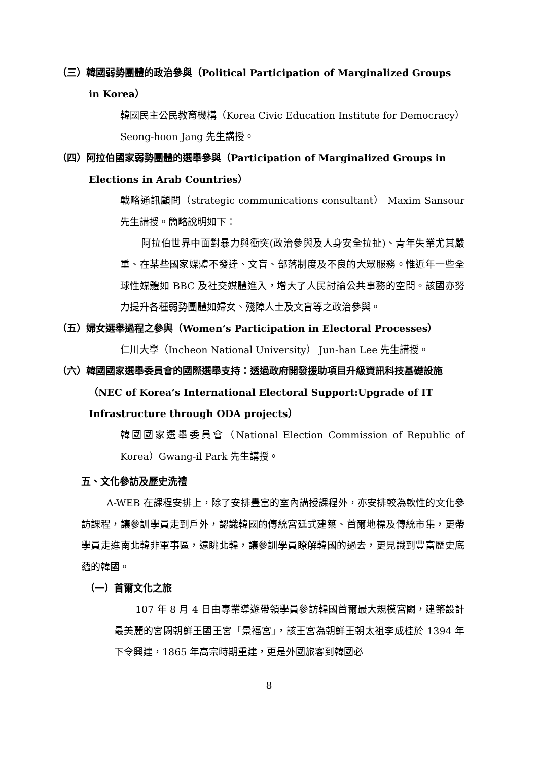（三）韓國弱勢團體的政治參與（Political Participation of Marginalized Groups in Korea）
韓國民主公民教育機構（Korea Civic Education Institute for Democracy）Seong-hoon Jang 先生講授。
（四）阿拉伯國家弱勢團體的選舉參與（Participation of Marginalized Groups in Elections in Arab Countries）
戰略通訊顧問（strategic communications consultant） Maxim Sansour 先生講授。簡略說明如下：
阿拉伯世界中面對暴力與衝突(政治參與及人身安全拉扯)、青年失業尤其嚴重、在某些國家媒體不發達、文盲、部落制度及不良的大眾服務。惟近年一些全球性媒體如 BBC 及社交媒體進入，增大了人民討論公共事務的空間。該國亦努力提升各種弱勢團體如婦女、殘障人士及文盲等之政治參與。
（五）婦女選舉過程之參與（Women’s Participation in Electoral Processes）
仁川大學（Incheon National University） Jun-han Lee 先生講授。
（六）韓國國家選舉委員會的國際選舉支持：透過政府開發援助項目升級資訊科技基礎設施（NEC of Korea’s International Electoral Support:Upgrade of IT Infrastructure through ODA projects）
韓國國家選舉委員會（National Election Commission of Republic of Korea）Gwang-il Park 先生講授。
五、文化參訪及歷史洗禮
A-WEB 在課程安排上，除了安排豐富的室內講授課程外，亦安排較為軟性的文化參訪課程，讓參訓學員走到戶外，認識韓國的傳統宮廷式建築、首爾地標及傳統市集，更帶學員走進南北韓非軍事區，遠眺北韓，讓參訓學員瞭解韓國的過去，更見識到豐富歷史底蘊的韓國。
（一）首爾文化之旅
107 年 8 月 4 日由專業導遊帶領學員參訪韓國首爾最大規模宮闕，建築設計最美麗的宮闕朝鮮王國王宮「景福宮」，該王宮為朝鮮王朝太祖李成桂於 1394 年下令興建，1865 年高宗時期重建，更是外國旅客到韓國必
8